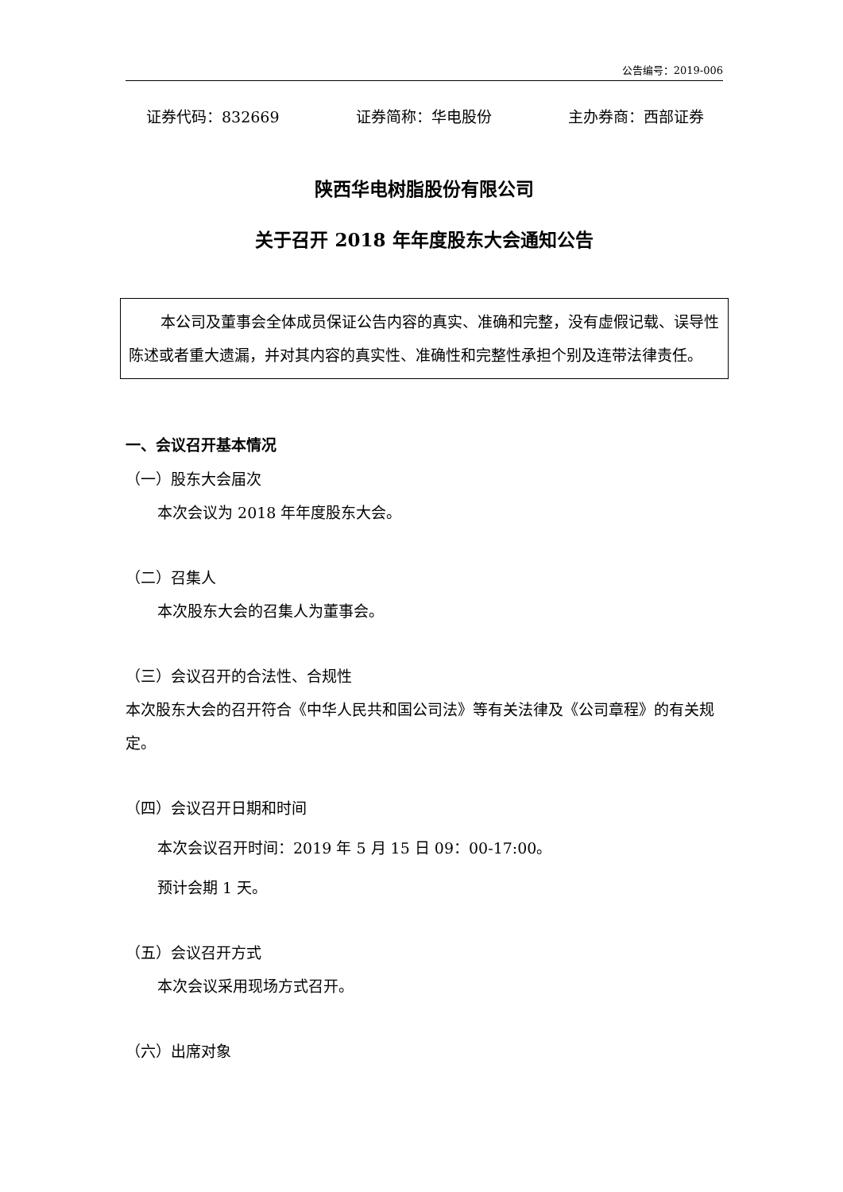公告编号：2019-006
证券代码：832669 证券简称：华电股份 主办券商：西部证券
陕西华电树脂股份有限公司
关于召开 2018 年年度股东大会通知公告
本公司及董事会全体成员保证公告内容的真实、准确和完整，没有虚假记载、误导性陈述或者重大遗漏，并对其内容的真实性、准确性和完整性承担个别及连带法律责任。
一、会议召开基本情况
（一）股东大会届次
本次会议为 2018 年年度股东大会。
（二）召集人
本次股东大会的召集人为董事会。
（三）会议召开的合法性、合规性
本次股东大会的召开符合《中华人民共和国公司法》等有关法律及《公司章程》的有关规定。
（四）会议召开日期和时间
本次会议召开时间：2019 年 5 月 15 日 09：00-17:00。
预计会期 1 天。
（五）会议召开方式
本次会议采用现场方式召开。
（六）出席对象